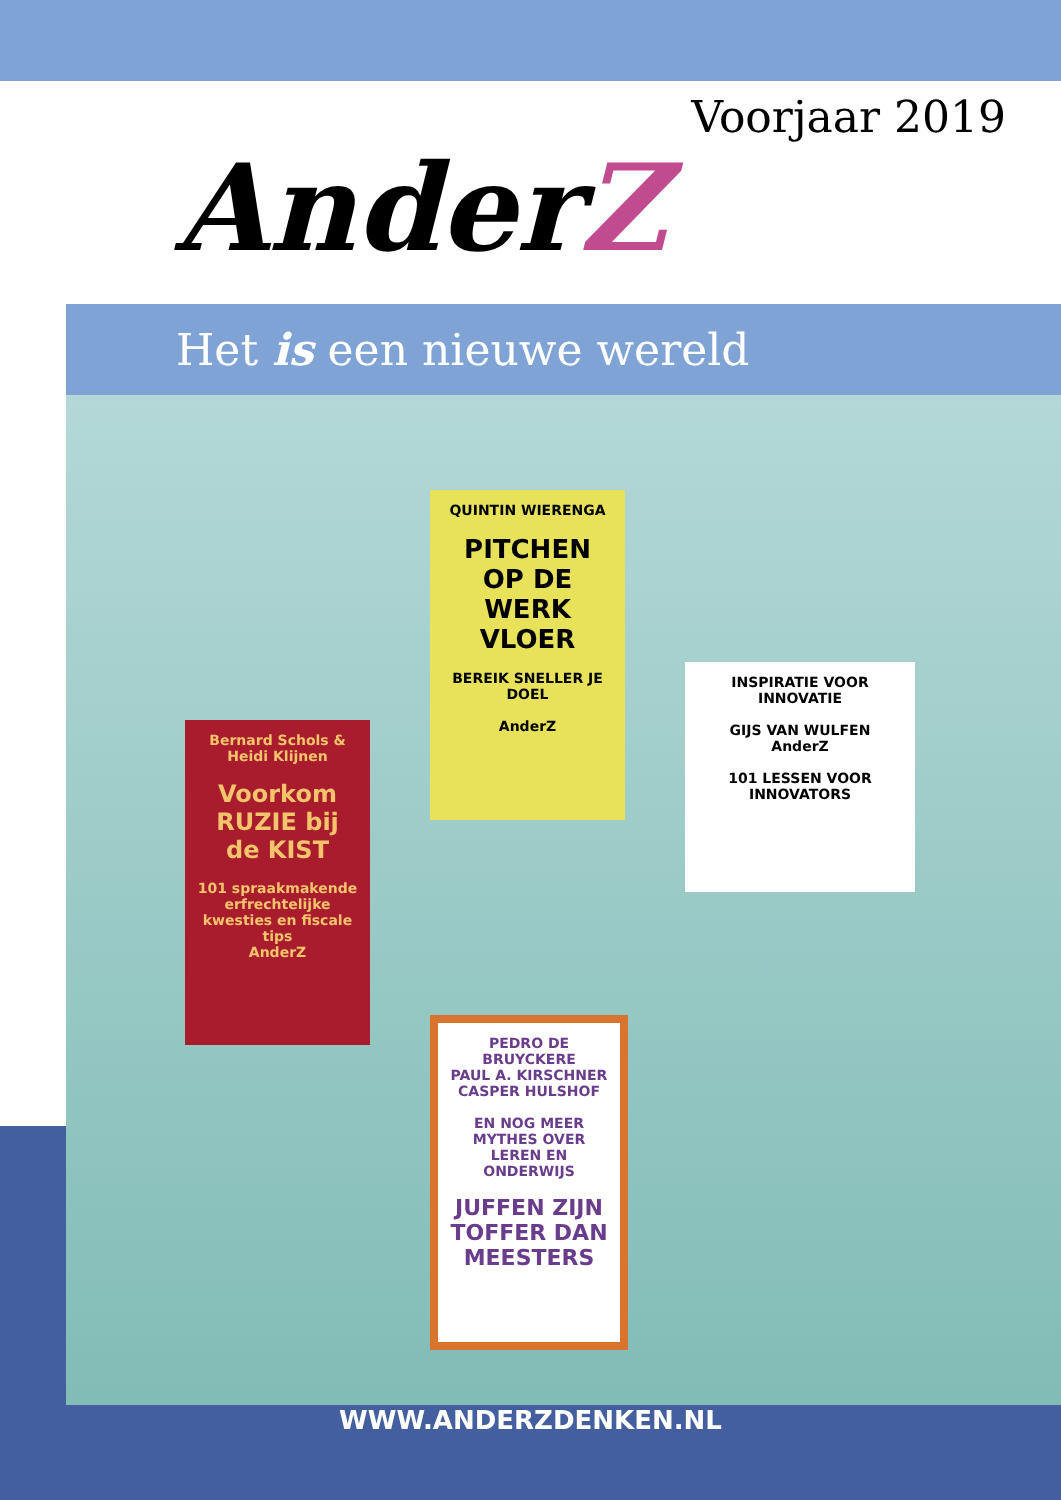Voorjaar 2019
AnderZ
Het is een nieuwe wereld
QUINTIN WIERENGA
PITCHEN
OP DE WERK
VLOER
BEREIK SNELLER JE DOEL
AnderZ
Bernard Schols & Heidi Klijnen
Voorkom RUZIE bij de KIST
101 spraakmakende erfrechtelijke kwesties en fiscale tips
AnderZ
INSPIRATIE VOOR INNOVATIE
GIJS VAN WULFEN
AnderZ
101 LESSEN VOOR INNOVATORS
PEDRO DE BRUYCKERE
PAUL A. KIRSCHNER CASPER HULSHOF
EN NOG MEER MYTHES OVER LEREN EN ONDERWIJS
JUFFEN ZIJN TOFFER DAN MEESTERS
WWW.ANDERZDENKEN.NL